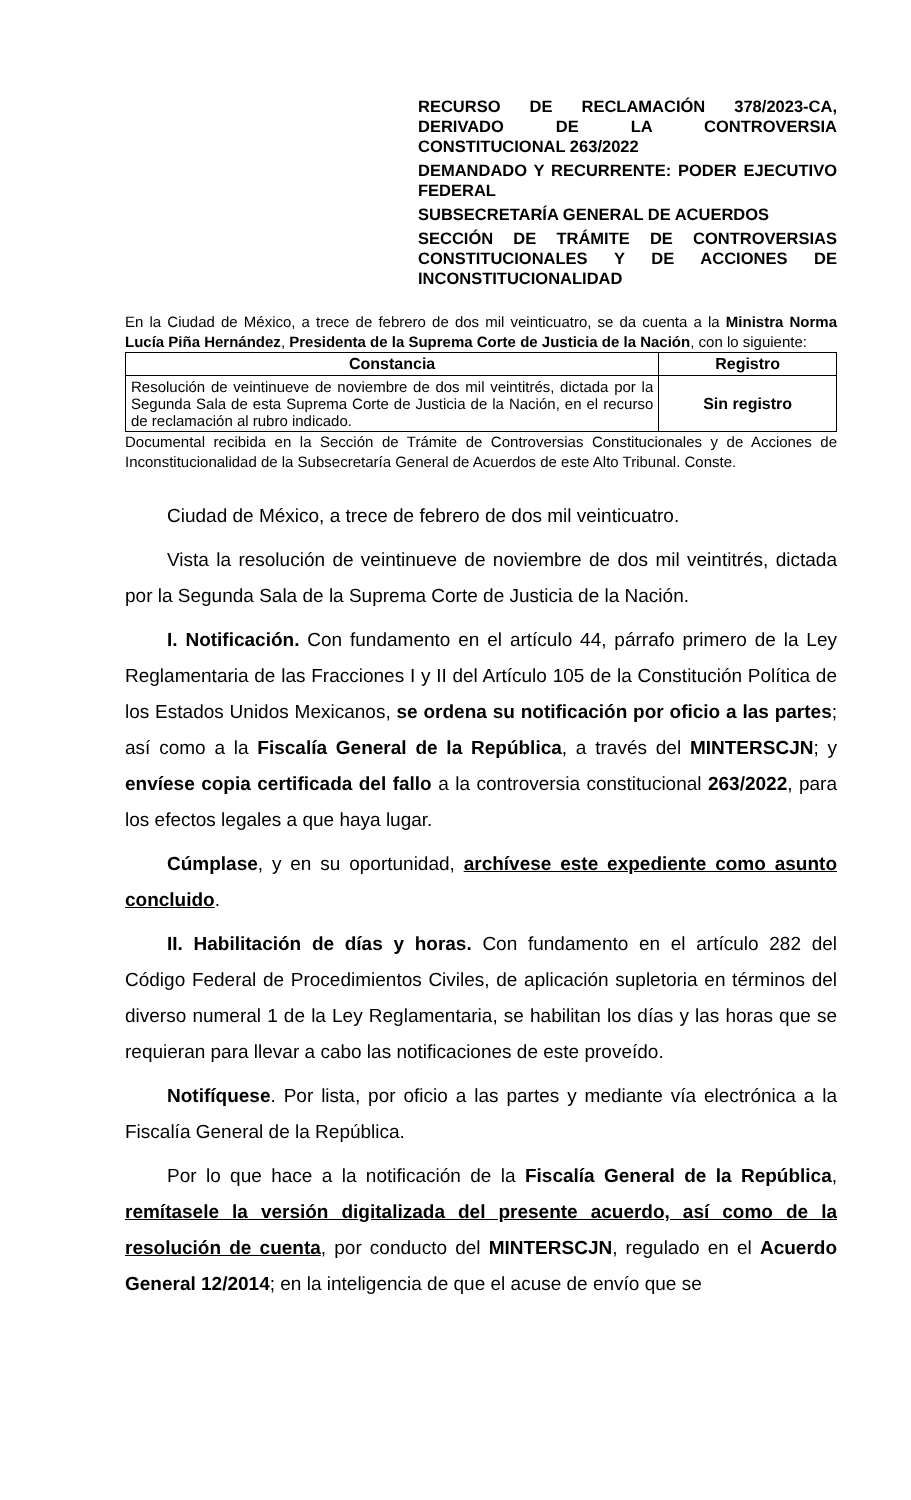RECURSO DE RECLAMACIÓN 378/2023-CA, DERIVADO DE LA CONTROVERSIA CONSTITUCIONAL 263/2022
DEMANDADO Y RECURRENTE: PODER EJECUTIVO FEDERAL
SUBSECRETARÍA GENERAL DE ACUERDOS
SECCIÓN DE TRÁMITE DE CONTROVERSIAS CONSTITUCIONALES Y DE ACCIONES DE INCONSTITUCIONALIDAD
En la Ciudad de México, a trece de febrero de dos mil veinticuatro, se da cuenta a la Ministra Norma Lucía Piña Hernández, Presidenta de la Suprema Corte de Justicia de la Nación, con lo siguiente:
| Constancia | Registro |
| --- | --- |
| Resolución de veintinueve de noviembre de dos mil veintitrés, dictada por la Segunda Sala de esta Suprema Corte de Justicia de la Nación, en el recurso de reclamación al rubro indicado. | Sin registro |
Documental recibida en la Sección de Trámite de Controversias Constitucionales y de Acciones de Inconstitucionalidad de la Subsecretaría General de Acuerdos de este Alto Tribunal. Conste.
Ciudad de México, a trece de febrero de dos mil veinticuatro.
Vista la resolución de veintinueve de noviembre de dos mil veintitrés, dictada por la Segunda Sala de la Suprema Corte de Justicia de la Nación.
I. Notificación. Con fundamento en el artículo 44, párrafo primero de la Ley Reglamentaria de las Fracciones I y II del Artículo 105 de la Constitución Política de los Estados Unidos Mexicanos, se ordena su notificación por oficio a las partes; así como a la Fiscalía General de la República, a través del MINTERSCJN; y envíese copia certificada del fallo a la controversia constitucional 263/2022, para los efectos legales a que haya lugar.
Cúmplase, y en su oportunidad, archívese este expediente como asunto concluido.
II. Habilitación de días y horas. Con fundamento en el artículo 282 del Código Federal de Procedimientos Civiles, de aplicación supletoria en términos del diverso numeral 1 de la Ley Reglamentaria, se habilitan los días y las horas que se requieran para llevar a cabo las notificaciones de este proveído.
Notifíquese. Por lista, por oficio a las partes y mediante vía electrónica a la Fiscalía General de la República.
Por lo que hace a la notificación de la Fiscalía General de la República, remítasele la versión digitalizada del presente acuerdo, así como de la resolución de cuenta, por conducto del MINTERSCJN, regulado en el Acuerdo General 12/2014; en la inteligencia de que el acuse de envío que se